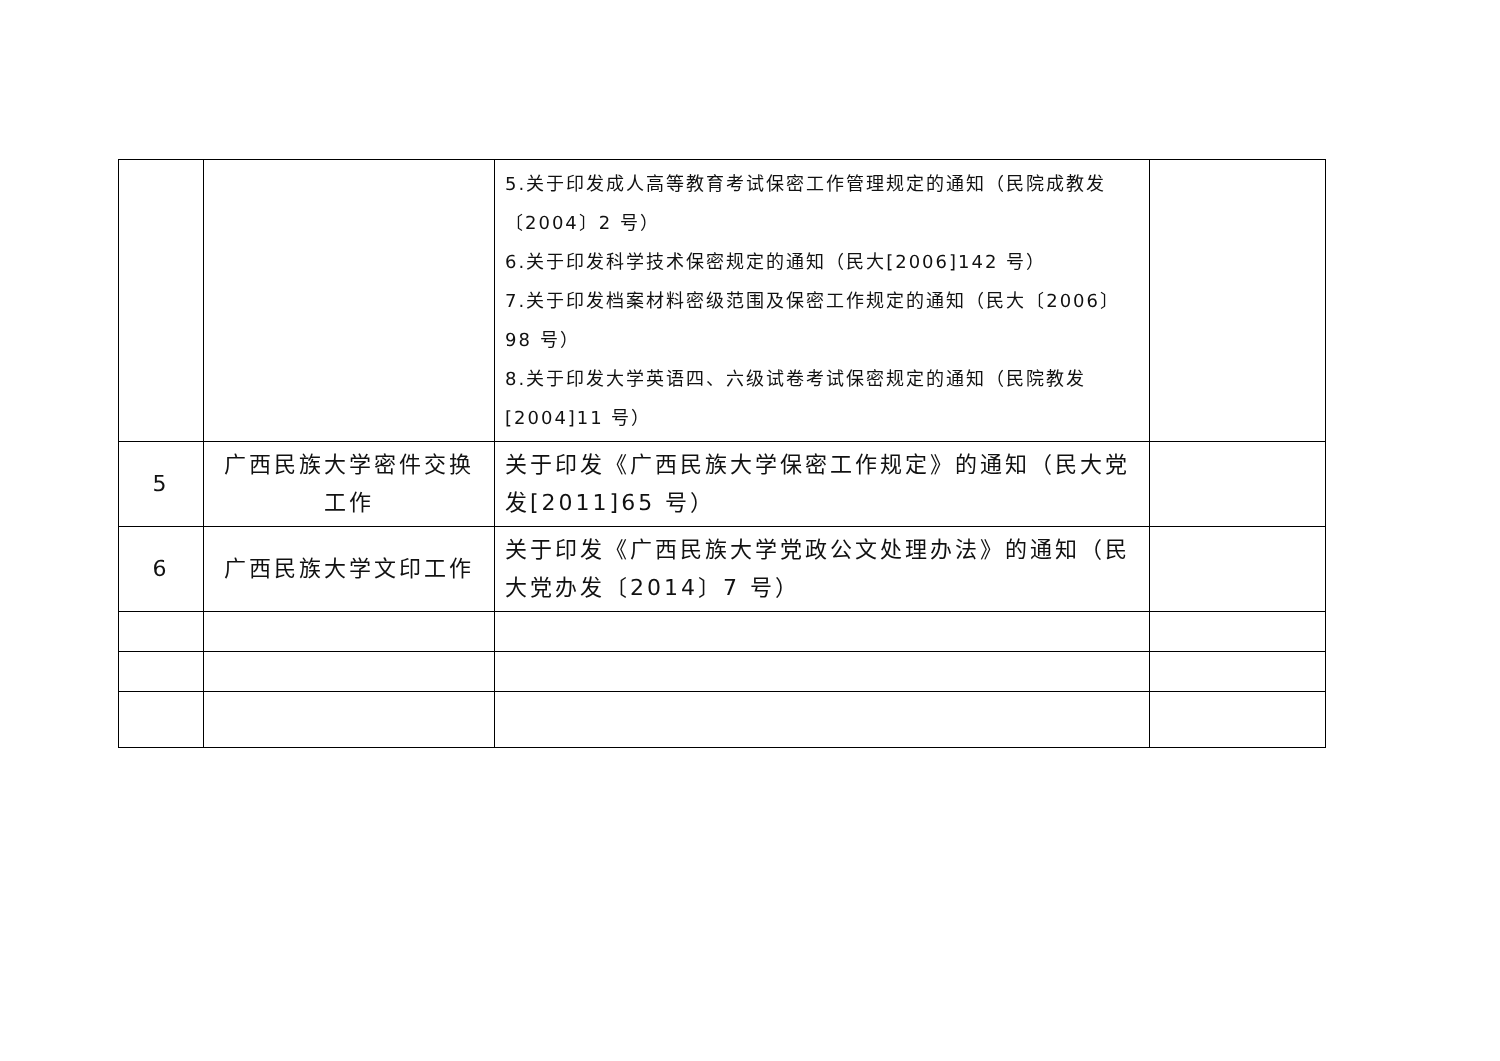| | | 5.关于印发成人高等教育考试保密工作管理规定的通知（民院成教发〔2004〕2 号） 6.关于印发科学技术保密规定的通知（民大[2006]142 号） 7.关于印发档案材料密级范围及保密工作规定的通知（民大〔2006〕98 号） 8.关于印发大学英语四、六级试卷考试保密规定的通知（民院教发[2004]11 号） | |
| 5 | 广西民族大学密件交换工作 | 关于印发《广西民族大学保密工作规定》的通知（民大党发[2011]65 号） | |
| 6 | 广西民族大学文印工作 | 关于印发《广西民族大学党政公文处理办法》的通知（民大党办发〔2014〕7 号） | |